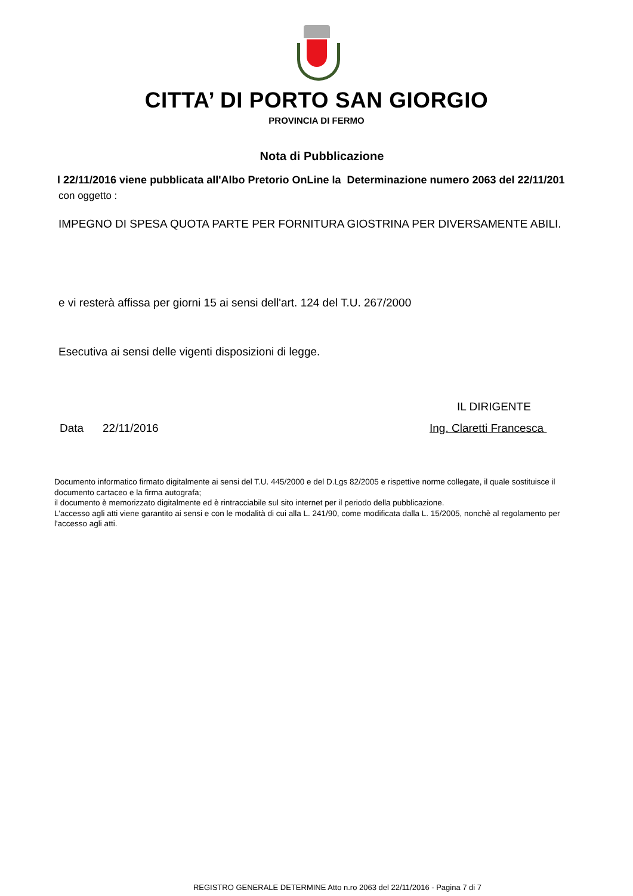CITTA’ DI PORTO SAN GIORGIO
PROVINCIA DI FERMO
Nota di Pubblicazione
l 22/11/2016 viene pubblicata all'Albo Pretorio OnLine la Determinazione numero 2063 del 22/11/201
con oggetto :
IMPEGNO DI SPESA QUOTA PARTE PER FORNITURA GIOSTRINA PER DIVERSAMENTE ABILI.
e vi resterà affissa per giorni 15 ai sensi dell'art. 124 del T.U. 267/2000
Esecutiva ai sensi delle vigenti disposizioni di legge.
IL DIRIGENTE
Data 22/11/2016 Ing. Claretti Francesca
Documento informatico firmato digitalmente ai sensi del T.U. 445/2000 e del D.Lgs 82/2005 e rispettive norme collegate, il quale sostituisce il documento cartaceo e la firma autografa;
il documento è memorizzato digitalmente ed è rintracciabile sul sito internet per il periodo della pubblicazione.
L'accesso agli atti viene garantito ai sensi e con le modalità di cui alla L. 241/90, come modificata dalla L. 15/2005, nonchè al regolamento per l'accesso agli atti.
REGISTRO GENERALE DETERMINE Atto n.ro 2063 del 22/11/2016 - Pagina 7 di 7